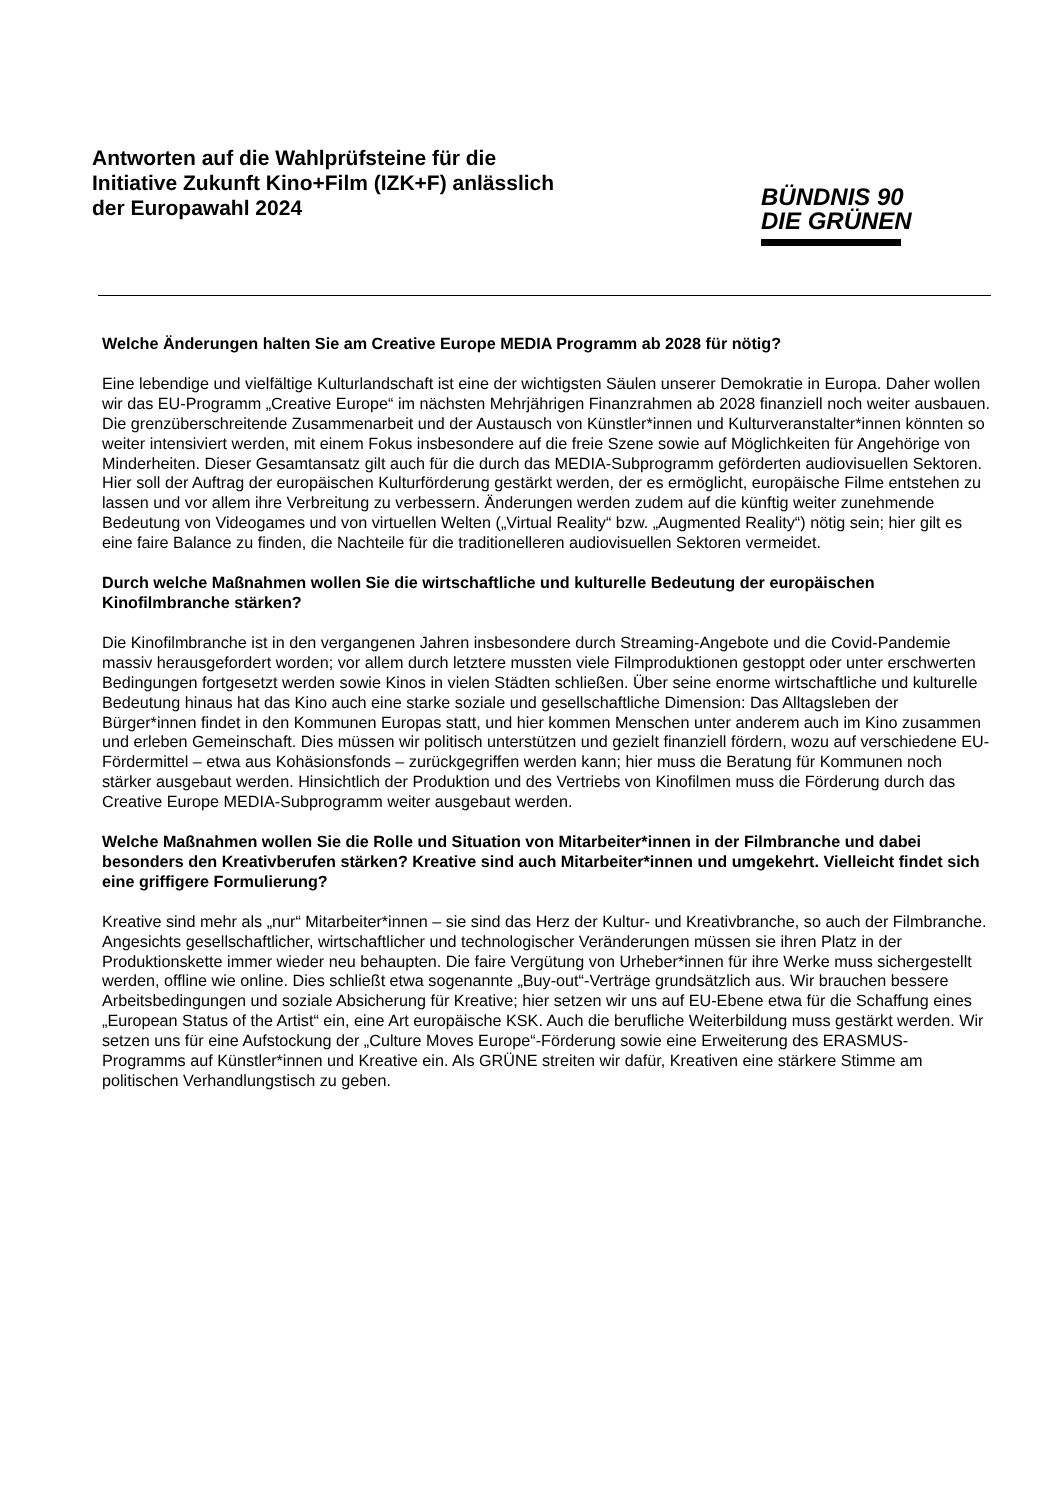Antworten auf die Wahlprüfsteine für die
Initiative Zukunft Kino+Film (IZK+F) anlässlich
der Europawahl 2024
BÜNDNIS 90
DIE GRÜNEN
Welche Änderungen halten Sie am Creative Europe MEDIA Programm ab 2028 für nötig?
Eine lebendige und vielfältige Kulturlandschaft ist eine der wichtigsten Säulen unserer Demokratie in Europa. Daher wollen wir das EU-Programm „Creative Europe“ im nächsten Mehrjährigen Finanzrahmen ab 2028 finanziell noch weiter ausbauen. Die grenzüberschreitende Zusammenarbeit und der Austausch von Künstler*innen und Kulturveranstalter*innen könnten so weiter intensiviert werden, mit einem Fokus insbesondere auf die freie Szene sowie auf Möglichkeiten für Angehörige von Minderheiten. Dieser Gesamtansatz gilt auch für die durch das MEDIA-Subprogramm geförderten audiovisuellen Sektoren. Hier soll der Auftrag der europäischen Kulturförderung gestärkt werden, der es ermöglicht, europäische Filme entstehen zu lassen und vor allem ihre Verbreitung zu verbessern. Änderungen werden zudem auf die künftig weiter zunehmende Bedeutung von Videogames und von virtuellen Welten („Virtual Reality“ bzw. „Augmented Reality“) nötig sein; hier gilt es eine faire Balance zu finden, die Nachteile für die traditionelleren audiovisuellen Sektoren vermeidet.
Durch welche Maßnahmen wollen Sie die wirtschaftliche und kulturelle Bedeutung der europäischen Kinofilmbranche stärken?
Die Kinofilmbranche ist in den vergangenen Jahren insbesondere durch Streaming-Angebote und die Covid-Pandemie massiv herausgefordert worden; vor allem durch letztere mussten viele Filmproduktionen gestoppt oder unter erschwerten Bedingungen fortgesetzt werden sowie Kinos in vielen Städten schließen. Über seine enorme wirtschaftliche und kulturelle Bedeutung hinaus hat das Kino auch eine starke soziale und gesellschaftliche Dimension: Das Alltagsleben der Bürger*innen findet in den Kommunen Europas statt, und hier kommen Menschen unter anderem auch im Kino zusammen und erleben Gemeinschaft. Dies müssen wir politisch unterstützen und gezielt finanziell fördern, wozu auf verschiedene EU-Fördermittel – etwa aus Kohäsionsfonds – zurückgegriffen werden kann; hier muss die Beratung für Kommunen noch stärker ausgebaut werden. Hinsichtlich der Produktion und des Vertriebs von Kinofilmen muss die Förderung durch das Creative Europe MEDIA-Subprogramm weiter ausgebaut werden.
Welche Maßnahmen wollen Sie die Rolle und Situation von Mitarbeiter*innen in der Filmbranche und dabei besonders den Kreativberufen stärken? Kreative sind auch Mitarbeiter*innen und umgekehrt. Vielleicht findet sich eine griffigere Formulierung?
Kreative sind mehr als „nur“ Mitarbeiter*innen – sie sind das Herz der Kultur- und Kreativbranche, so auch der Filmbranche. Angesichts gesellschaftlicher, wirtschaftlicher und technologischer Veränderungen müssen sie ihren Platz in der Produktionskette immer wieder neu behaupten. Die faire Vergütung von Urheber*innen für ihre Werke muss sichergestellt werden, offline wie online. Dies schließt etwa sogenannte „Buy-out“-Verträge grundsätzlich aus. Wir brauchen bessere Arbeitsbedingungen und soziale Absicherung für Kreative; hier setzen wir uns auf EU-Ebene etwa für die Schaffung eines „European Status of the Artist“ ein, eine Art europäische KSK. Auch die berufliche Weiterbildung muss gestärkt werden. Wir setzen uns für eine Aufstockung der „Culture Moves Europe“-Förderung sowie eine Erweiterung des ERASMUS-Programms auf Künstler*innen und Kreative ein. Als GRÜNE streiten wir dafür, Kreativen eine stärkere Stimme am politischen Verhandlungstisch zu geben.